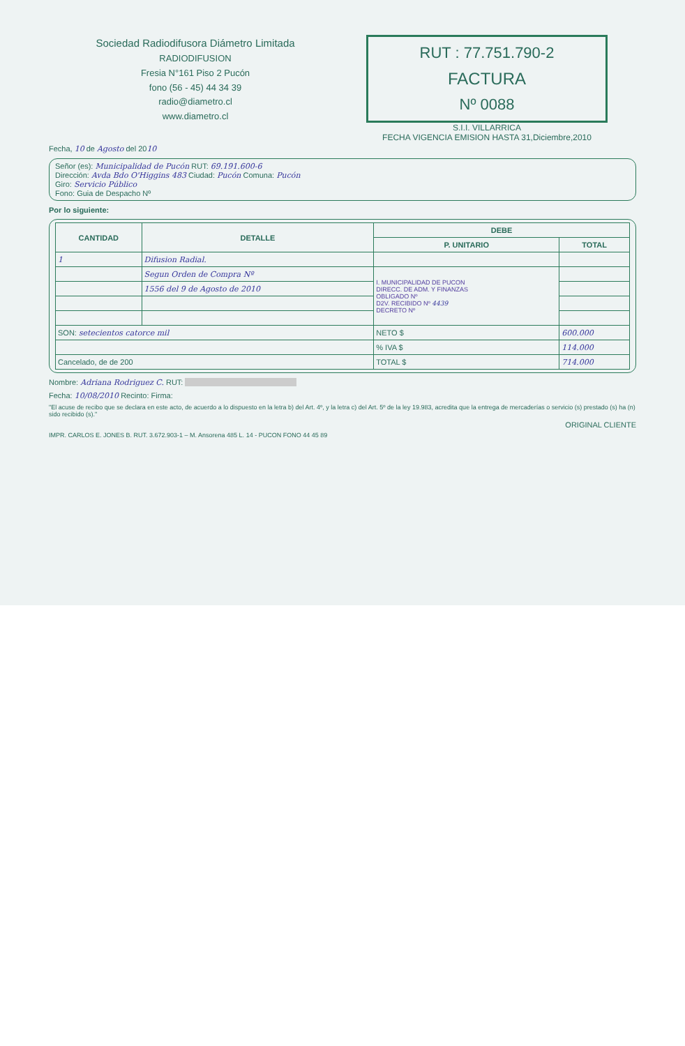Sociedad Radiodifusora Diámetro Limitada
RADIODIFUSION
Fresia N°161 Piso 2 Pucón
fono (56 - 45) 44 34 39
radio@diametro.cl
www.diametro.cl
RUT : 77.751.790-2
FACTURA
Nº 0088
S.I.I. VILLARRICA
FECHA VIGENCIA EMISION HASTA 31,Diciembre,2010
Fecha, 10 de Agosto del 2010
Señor (es): Municipalidad de Pucón RUT: 69.191.600-6
Dirección: Avda Bdo O'Higgins 483 Ciudad: Pucón Comuna: Pucón
Giro: Servicio Público
Fono: Guia de Despacho Nº
Por lo siguiente:
| CANTIDAD | DETALLE | DEBE | |
| --- | --- | --- | --- |
| | | P. UNITARIO | TOTAL |
| 1 | Difusion Radial. | | |
| | Segun Orden de Compra Nº | I. MUNICIPALIDAD DE PUCON DIRECC. DE ADM. Y FINANZAS OBLIGADO Nº D2V. RECIBIDO Nº 4439 DECRETO Nº | |
| | 1556 del 9 de Agosto de 2010 | | |
| SON: setecientos catorce mil | | NETO $ | 600.000 |
| | | % IVA $ | 114.000 |
| Cancelado, de de 200 | | TOTAL $ | 714.000 |
Nombre: Adriana Rodriguez C. RUT:
Fecha: 10/08/2010 Recinto: Firma:
"El acuse de recibo que se declara en este acto, de acuerdo a lo dispuesto en la letra b) del Art. 4º, y la letra c) del Art. 5º de la ley 19.983, acredita que la entrega de mercaderías o servicio (s) prestado (s) ha (n) sido recibido (s)."
ORIGINAL CLIENTE
IMPR. CARLOS E. JONES B. RUT. 3.672.903-1 – M. Ansorena 485 L. 14 - PUCON FONO 44 45 89